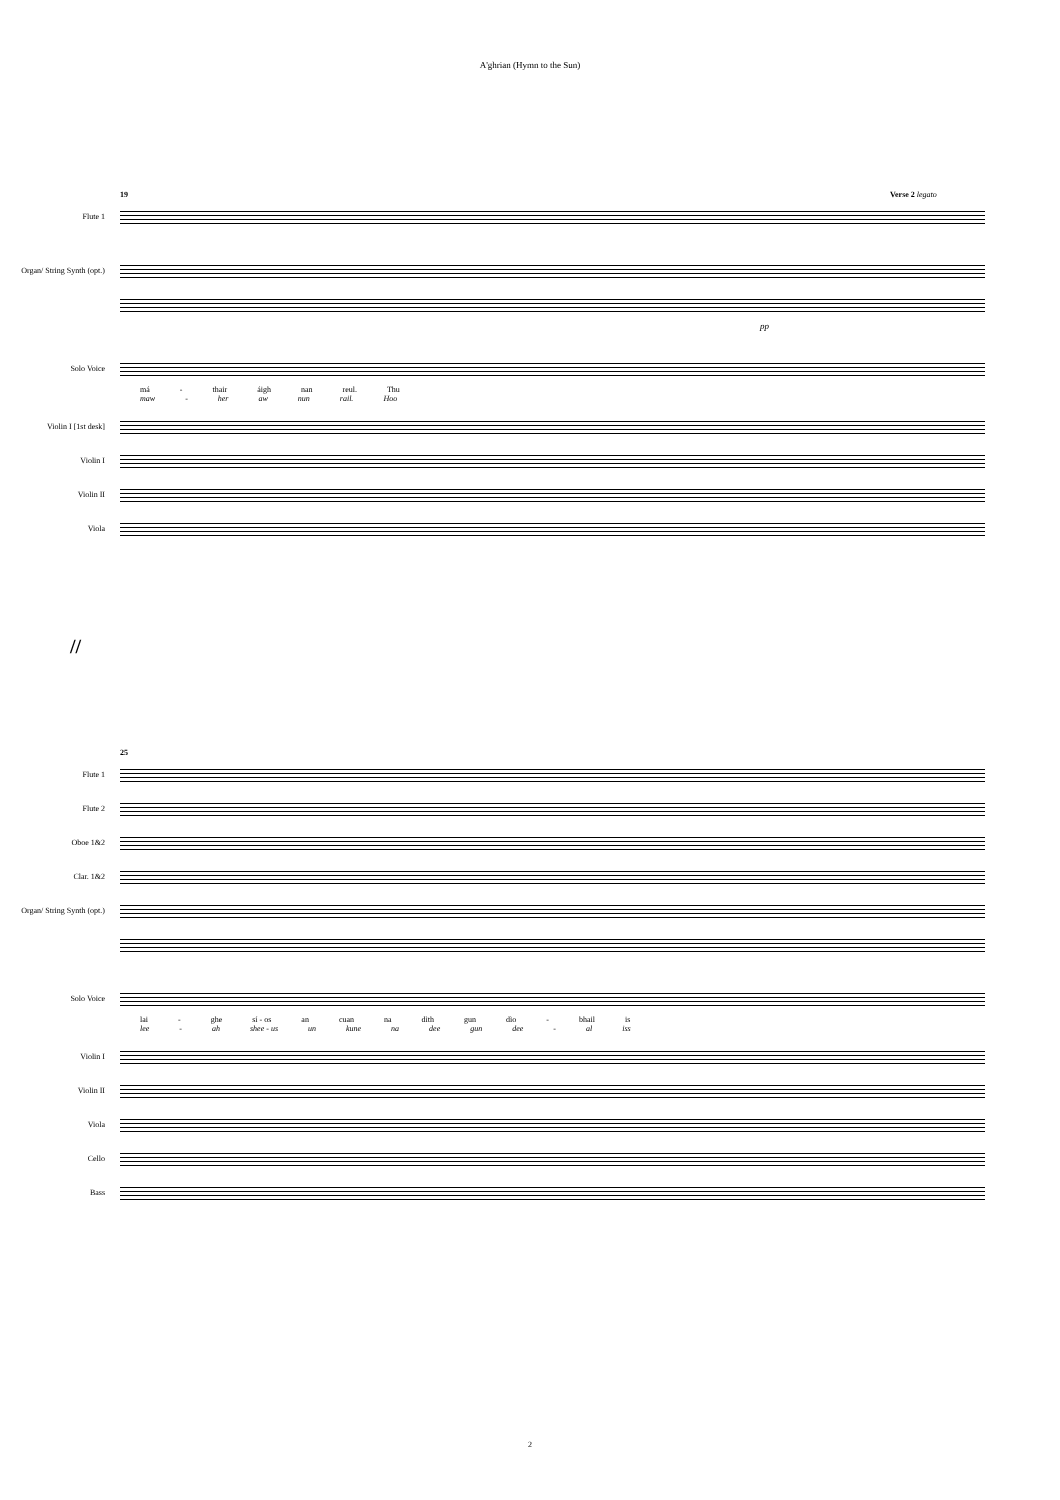A'ghrian (Hymn to the Sun)
19 Verse 2 legato
Flute 1
Organ/ String Synth (opt.)
pp
Solo Voice
má - thair áigh nan reul. Thu
maw - her aw nun rail. Hoo
Violin I [1st desk]
Violin I
Violin II
Viola
//
25
Flute 1
Flute 2
Oboe 1&2
Clar. 1&2
Organ/ String Synth (opt.)
Solo Voice
lai - ghe sí - os an cuan na dìth gun dìo - bhail is
lee - ah shee - us un kune na dee gun dee - al iss
Violin I
Violin II
Viola
Cello
Bass
2